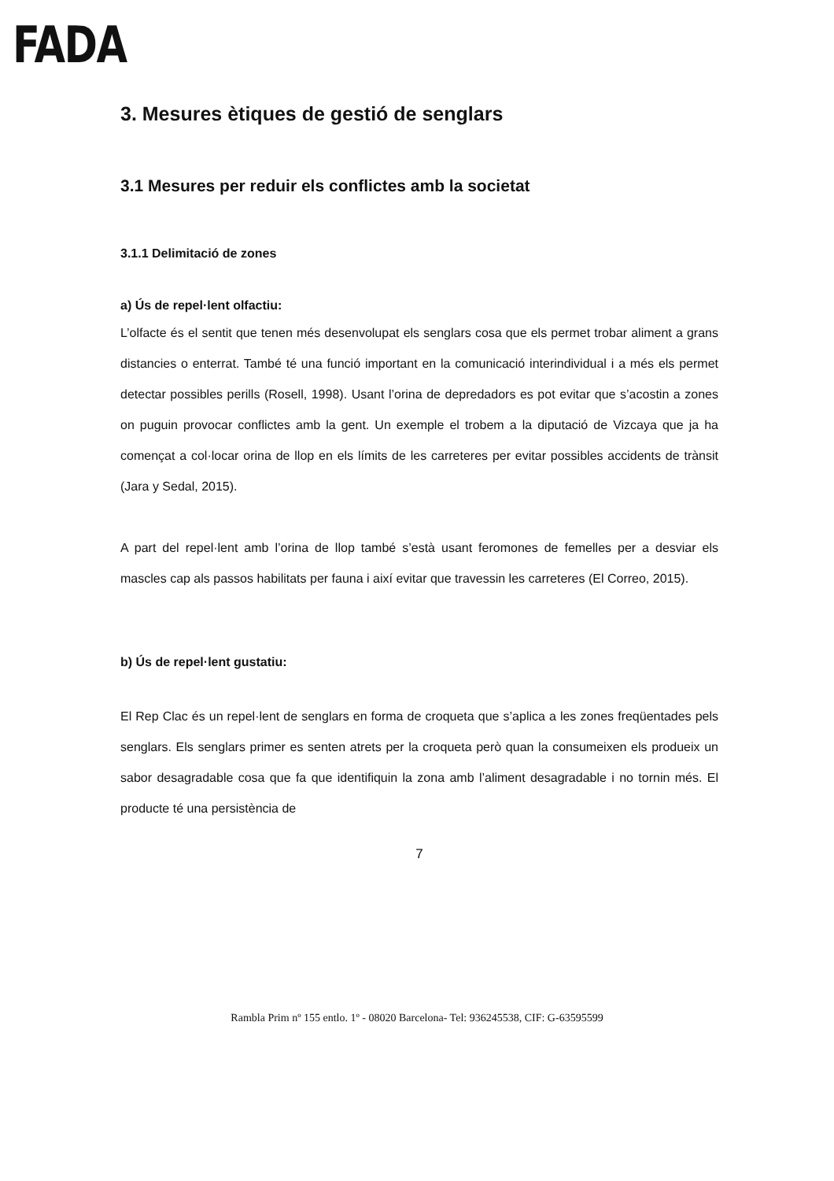FADA
3. Mesures ètiques de gestió de senglars
3.1 Mesures per reduir els conflictes amb la societat
3.1.1 Delimitació de zones
a) Ús de repel·lent olfactiu:
L’olfacte és el sentit que tenen més desenvolupat els senglars cosa que els permet trobar aliment a grans distancies o enterrat. També té una funció important en la comunicació interindividual i a més els permet detectar possibles perills (Rosell, 1998). Usant l’orina de depredadors es pot evitar que s’acostin a zones on puguin provocar conflictes amb la gent. Un exemple el trobem a la diputació de Vizcaya que ja ha començat a col·locar orina de llop en els límits de les carreteres per evitar possibles accidents de trànsit (Jara y Sedal, 2015).
A part del repel·lent amb l’orina de llop també s’està usant feromones de femelles per a desviar els mascles cap als passos habilitats per fauna i així evitar que travessin les carreteres (El Correo, 2015).
b) Ús de repel·lent gustatiu:
El Rep Clac és un repel·lent de senglars en forma de croqueta que s’aplica a les zones freqüentades pels senglars. Els senglars primer es senten atrets per la croqueta però quan la consumeixen els produeix un sabor desagradable cosa que fa que identifiquin la zona amb l’aliment desagradable i no tornin més. El producte té una persistència de
7
Rambla Prim nº 155 entlo. 1º - 08020 Barcelona- Tel: 936245538, CIF: G-63595599